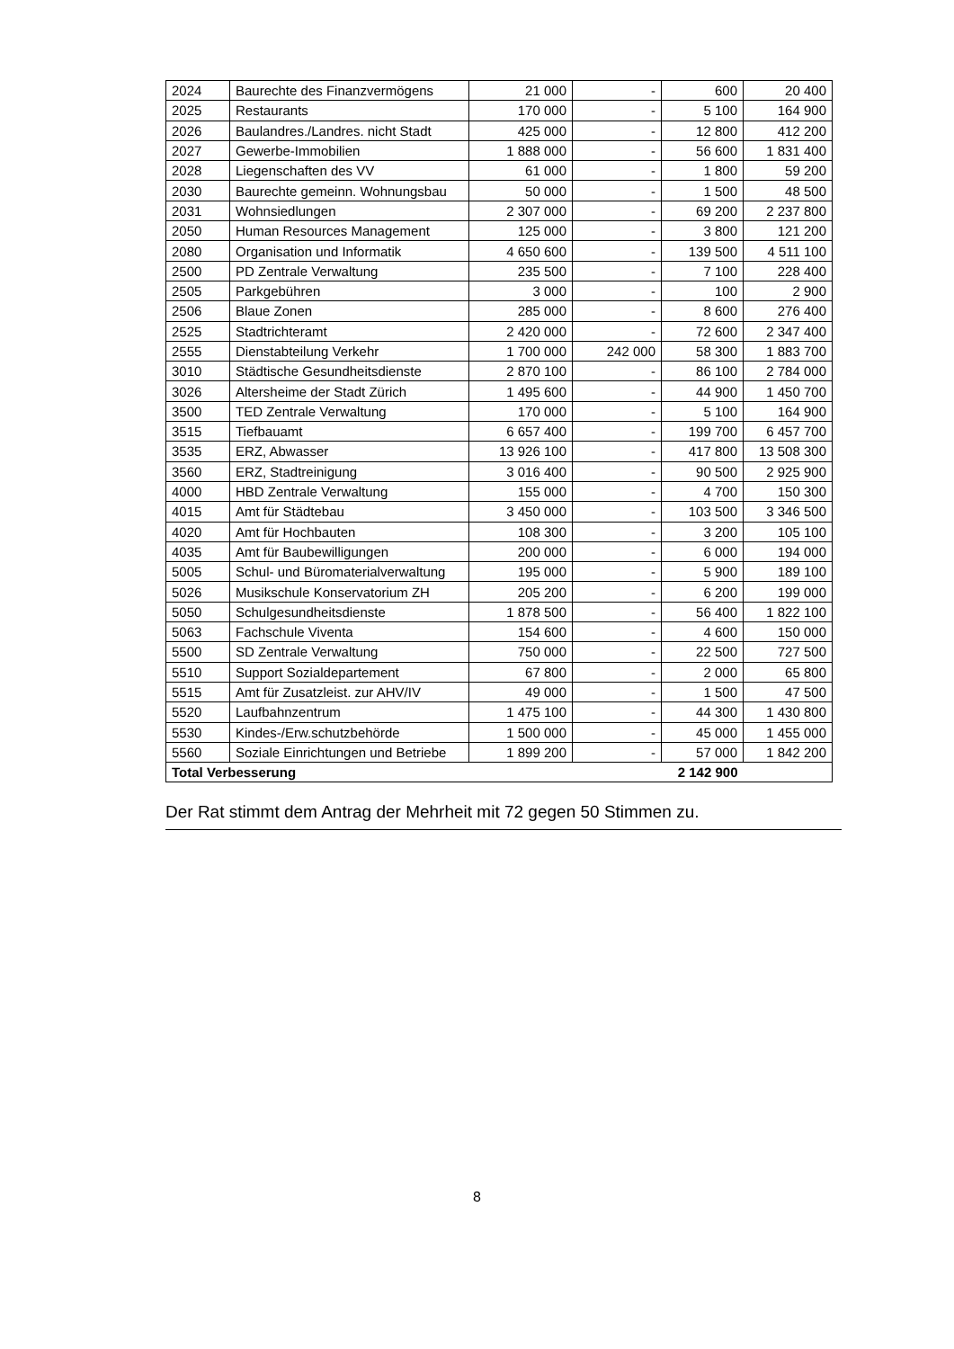| 2024 | Baurechte des Finanzvermögens | 21 000 | - | 600 | 20 400 |
| 2025 | Restaurants | 170 000 | - | 5 100 | 164 900 |
| 2026 | Baulandres./Landres. nicht Stadt | 425 000 | - | 12 800 | 412 200 |
| 2027 | Gewerbe-Immobilien | 1 888 000 | - | 56 600 | 1 831 400 |
| 2028 | Liegenschaften des VV | 61 000 | - | 1 800 | 59 200 |
| 2030 | Baurechte gemeinn. Wohnungsbau | 50 000 | - | 1 500 | 48 500 |
| 2031 | Wohnsiedlungen | 2 307 000 | - | 69 200 | 2 237 800 |
| 2050 | Human Resources Management | 125 000 | - | 3 800 | 121 200 |
| 2080 | Organisation und Informatik | 4 650 600 | - | 139 500 | 4 511 100 |
| 2500 | PD Zentrale Verwaltung | 235 500 | - | 7 100 | 228 400 |
| 2505 | Parkgebühren | 3 000 | - | 100 | 2 900 |
| 2506 | Blaue Zonen | 285 000 | - | 8 600 | 276 400 |
| 2525 | Stadtrichteramt | 2 420 000 | - | 72 600 | 2 347 400 |
| 2555 | Dienstabteilung Verkehr | 1 700 000 | 242 000 | 58 300 | 1 883 700 |
| 3010 | Städtische Gesundheitsdienste | 2 870 100 | - | 86 100 | 2 784 000 |
| 3026 | Altersheime der Stadt Zürich | 1 495 600 | - | 44 900 | 1 450 700 |
| 3500 | TED Zentrale Verwaltung | 170 000 | - | 5 100 | 164 900 |
| 3515 | Tiefbauamt | 6 657 400 | - | 199 700 | 6 457 700 |
| 3535 | ERZ, Abwasser | 13 926 100 | - | 417 800 | 13 508 300 |
| 3560 | ERZ, Stadtreinigung | 3 016 400 | - | 90 500 | 2 925 900 |
| 4000 | HBD Zentrale Verwaltung | 155 000 | - | 4 700 | 150 300 |
| 4015 | Amt für Städtebau | 3 450 000 | - | 103 500 | 3 346 500 |
| 4020 | Amt für Hochbauten | 108 300 | - | 3 200 | 105 100 |
| 4035 | Amt für Baubewilligungen | 200 000 | - | 6 000 | 194 000 |
| 5005 | Schul- und Büromaterialverwaltung | 195 000 | - | 5 900 | 189 100 |
| 5026 | Musikschule Konservatorium ZH | 205 200 | - | 6 200 | 199 000 |
| 5050 | Schulgesundheitsdienste | 1 878 500 | - | 56 400 | 1 822 100 |
| 5063 | Fachschule Viventa | 154 600 | - | 4 600 | 150 000 |
| 5500 | SD Zentrale Verwaltung | 750 000 | - | 22 500 | 727 500 |
| 5510 | Support Sozialdepartement | 67 800 | - | 2 000 | 65 800 |
| 5515 | Amt für Zusatzleist. zur AHV/IV | 49 000 | - | 1 500 | 47 500 |
| 5520 | Laufbahnzentrum | 1 475 100 | - | 44 300 | 1 430 800 |
| 5530 | Kindes-/Erw.schutzbehörde | 1 500 000 | - | 45 000 | 1 455 000 |
| 5560 | Soziale Einrichtungen und Betriebe | 1 899 200 | - | 57 000 | 1 842 200 |
| Total Verbesserung | | | | 2 142 900 | |
Der Rat stimmt dem Antrag der Mehrheit mit 72 gegen 50 Stimmen zu.
8